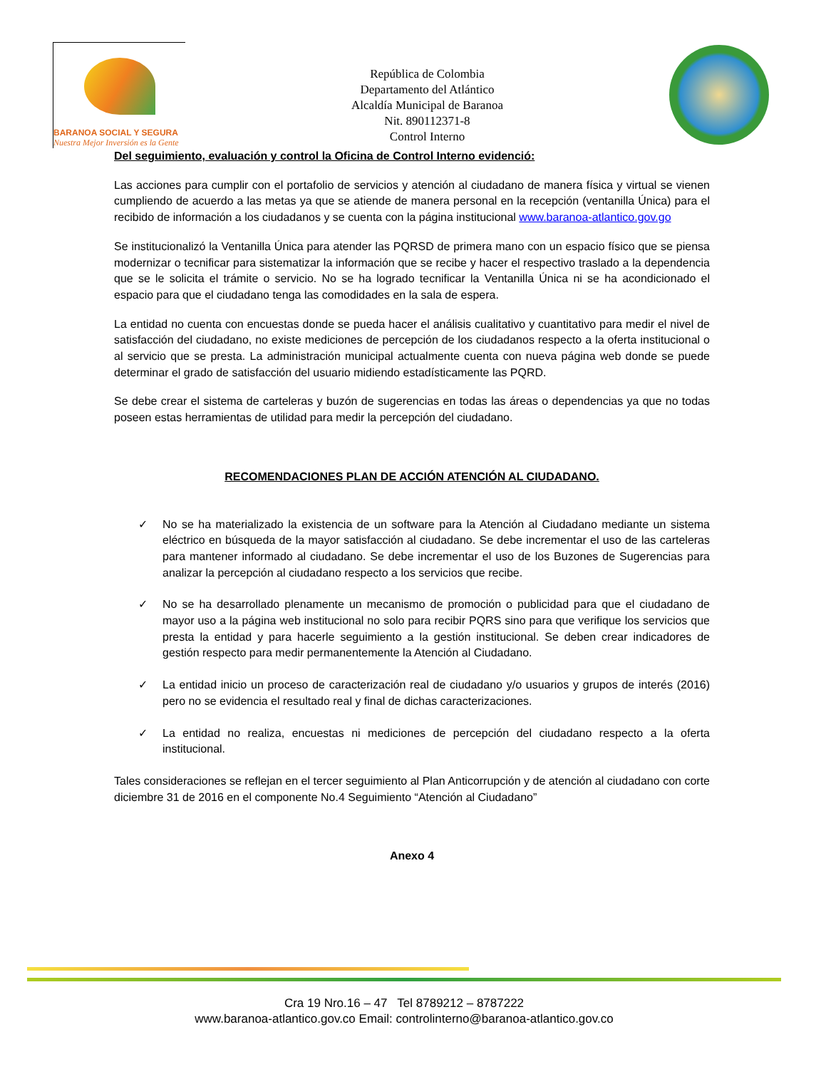BARANOA SOCIAL Y SEGURA
Nuestra Mejor Inversión es la Gente
República de Colombia
Departamento del Atlántico
Alcaldía Municipal de Baranoa
Nit. 890112371-8
Control Interno
Del seguimiento, evaluación y control la Oficina de Control Interno evidenció:
Las acciones para cumplir con el portafolio de servicios y atención al ciudadano de manera física y virtual se vienen cumpliendo de acuerdo a las metas ya que se atiende de manera personal en la recepción (ventanilla Única) para el recibido de información a los ciudadanos y se cuenta con la página institucional www.baranoa-atlantico.gov.go
Se institucionalizó la Ventanilla Única para atender las PQRSD de primera mano con un espacio físico que se piensa modernizar o tecnificar para sistematizar la información que se recibe y hacer el respectivo traslado a la dependencia que se le solicita el trámite o servicio. No se ha logrado tecnificar la Ventanilla Única ni se ha acondicionado el espacio para que el ciudadano tenga las comodidades en la sala de espera.
La entidad no cuenta con encuestas donde se pueda hacer el análisis cualitativo y cuantitativo para medir el nivel de satisfacción del ciudadano, no existe mediciones de percepción de los ciudadanos respecto a la oferta institucional o al servicio que se presta. La administración municipal actualmente cuenta con nueva página web donde se puede determinar el grado de satisfacción del usuario midiendo estadísticamente las PQRD.
Se debe crear el sistema de carteleras y buzón de sugerencias en todas las áreas o dependencias ya que no todas poseen estas herramientas de utilidad para medir la percepción del ciudadano.
RECOMENDACIONES PLAN DE ACCIÓN ATENCIÓN AL CIUDADANO.
✓ No se ha materializado la existencia de un software para la Atención al Ciudadano mediante un sistema eléctrico en búsqueda de la mayor satisfacción al ciudadano. Se debe incrementar el uso de las carteleras para mantener informado al ciudadano. Se debe incrementar el uso de los Buzones de Sugerencias para analizar la percepción al ciudadano respecto a los servicios que recibe.
✓ No se ha desarrollado plenamente un mecanismo de promoción o publicidad para que el ciudadano de mayor uso a la página web institucional no solo para recibir PQRS sino para que verifique los servicios que presta la entidad y para hacerle seguimiento a la gestión institucional. Se deben crear indicadores de gestión respecto para medir permanentemente la Atención al Ciudadano.
✓ La entidad inicio un proceso de caracterización real de ciudadano y/o usuarios y grupos de interés (2016) pero no se evidencia el resultado real y final de dichas caracterizaciones.
✓ La entidad no realiza, encuestas ni mediciones de percepción del ciudadano respecto a la oferta institucional.
Tales consideraciones se reflejan en el tercer seguimiento al Plan Anticorrupción y de atención al ciudadano con corte diciembre 31 de 2016 en el componente No.4 Seguimiento “Atención al Ciudadano”
Anexo 4
Cra 19 Nro.16 – 47 Tel 8789212 – 8787222
www.baranoa-atlantico.gov.co Email: controlinterno@baranoa-atlantico.gov.co